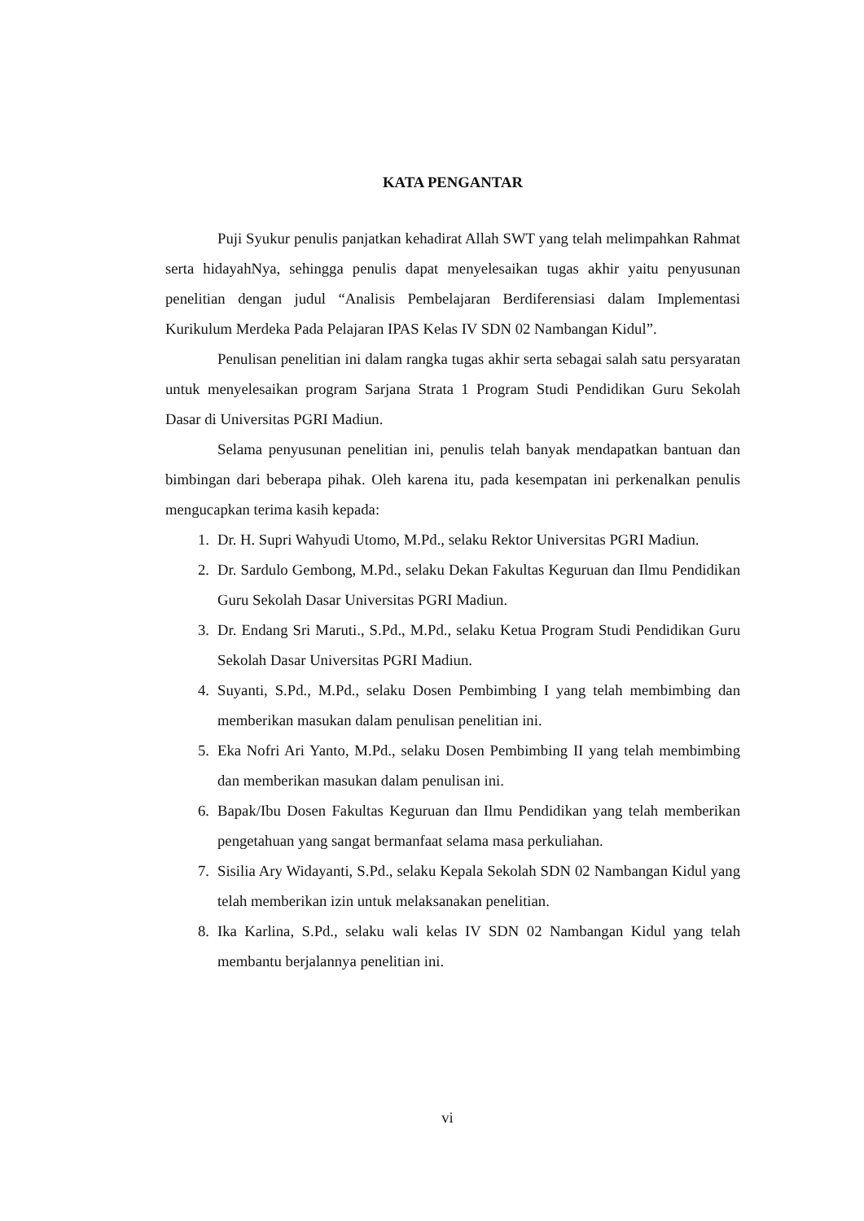KATA PENGANTAR
Puji Syukur penulis panjatkan kehadirat Allah SWT yang telah melimpahkan Rahmat serta hidayahNya, sehingga penulis dapat menyelesaikan tugas akhir yaitu penyusunan penelitian dengan judul “Analisis Pembelajaran Berdiferensiasi dalam Implementasi Kurikulum Merdeka Pada Pelajaran IPAS Kelas IV SDN 02 Nambangan Kidul”.
Penulisan penelitian ini dalam rangka tugas akhir serta sebagai salah satu persyaratan untuk menyelesaikan program Sarjana Strata 1 Program Studi Pendidikan Guru Sekolah Dasar di Universitas PGRI Madiun.
Selama penyusunan penelitian ini, penulis telah banyak mendapatkan bantuan dan bimbingan dari beberapa pihak. Oleh karena itu, pada kesempatan ini perkenalkan penulis mengucapkan terima kasih kepada:
1. Dr. H. Supri Wahyudi Utomo, M.Pd., selaku Rektor Universitas PGRI Madiun.
2. Dr. Sardulo Gembong, M.Pd., selaku Dekan Fakultas Keguruan dan Ilmu Pendidikan Guru Sekolah Dasar Universitas PGRI Madiun.
3. Dr. Endang Sri Maruti., S.Pd., M.Pd., selaku Ketua Program Studi Pendidikan Guru Sekolah Dasar Universitas PGRI Madiun.
4. Suyanti, S.Pd., M.Pd., selaku Dosen Pembimbing I yang telah membimbing dan memberikan masukan dalam penulisan penelitian ini.
5. Eka Nofri Ari Yanto, M.Pd., selaku Dosen Pembimbing II yang telah membimbing dan memberikan masukan dalam penulisan ini.
6. Bapak/Ibu Dosen Fakultas Keguruan dan Ilmu Pendidikan yang telah memberikan pengetahuan yang sangat bermanfaat selama masa perkuliahan.
7. Sisilia Ary Widayanti, S.Pd., selaku Kepala Sekolah SDN 02 Nambangan Kidul yang telah memberikan izin untuk melaksanakan penelitian.
8. Ika Karlina, S.Pd., selaku wali kelas IV SDN 02 Nambangan Kidul yang telah membantu berjalannya penelitian ini.
vi